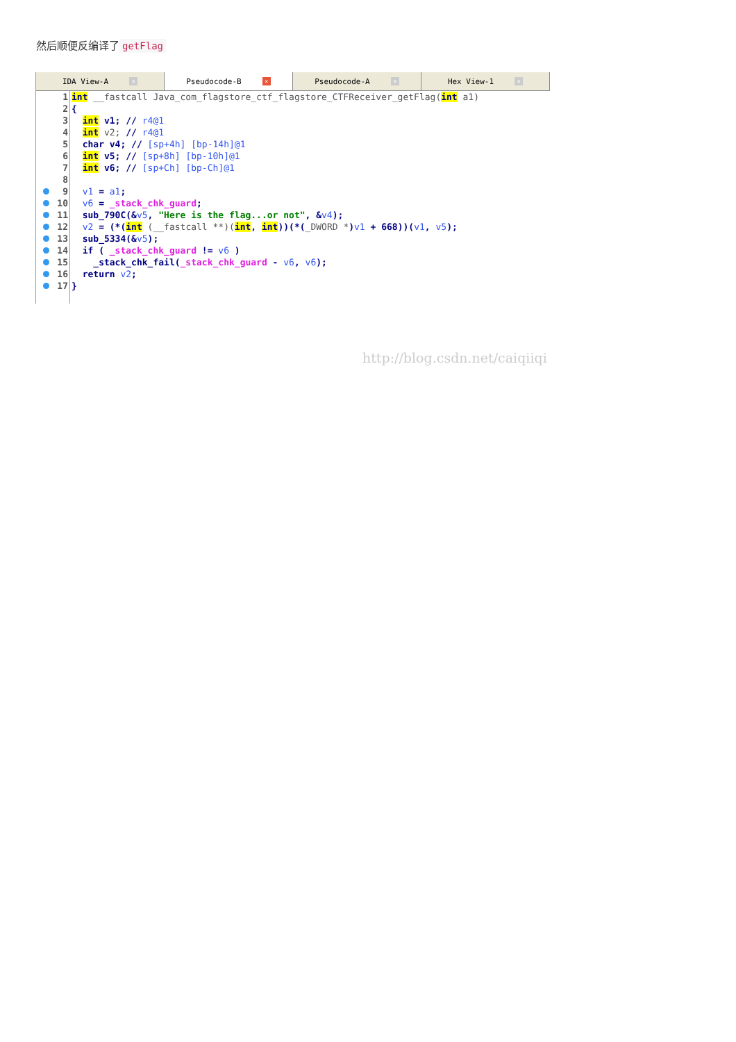然后顺便反编译了 getFlag
IDA View-A ×
Pseudocode-B ×
Pseudocode-A ×
Hex View-1 ×
1 int __fastcall Java_com_flagstore_ctf_flagstore_CTFReceiver_getFlag(int a1)
2 {
3 int v1; // r4@1
4 int v2; // r4@1
5 char v4; // [sp+4h] [bp-14h]@1
6 int v5; // [sp+8h] [bp-10h]@1
7 int v6; // [sp+Ch] [bp-Ch]@1
8
9 v1 = a1;
10 v6 = _stack_chk_guard;
11 sub_790C(&v5, "Here is the flag...or not", &v4);
12 v2 = (*(int (__fastcall **)(int, int))(*(_DWORD *)v1 + 668))(v1, v5);
13 sub_5334(&v5);
14 if ( _stack_chk_guard != v6 )
15 _stack_chk_fail(_stack_chk_guard - v6, v6);
16 return v2;
17 }
http://blog.csdn.net/caiqiiqi